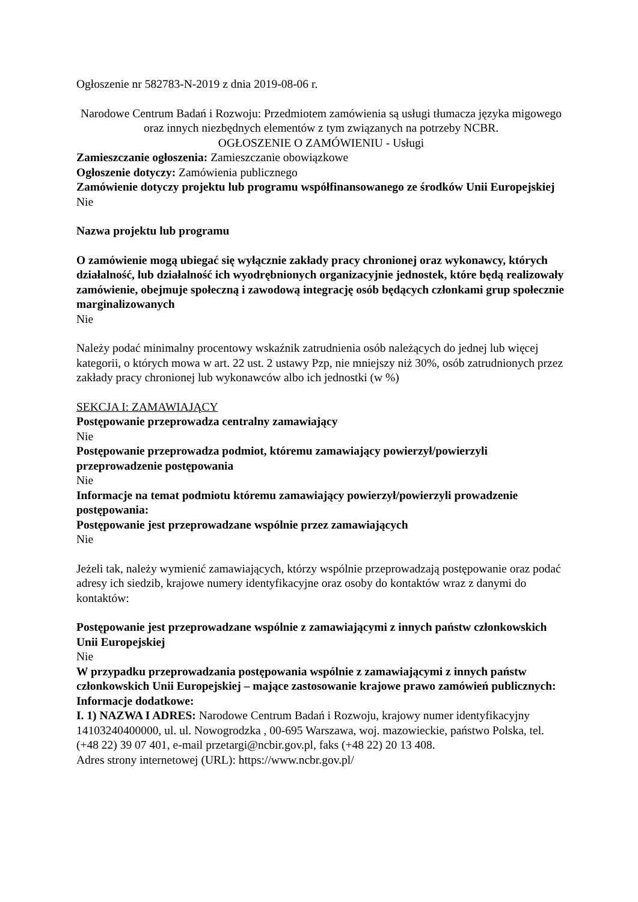Ogłoszenie nr 582783-N-2019 z dnia 2019-08-06 r.
Narodowe Centrum Badań i Rozwoju: Przedmiotem zamówienia są usługi tłumacza języka migowego oraz innych niezbędnych elementów z tym związanych na potrzeby NCBR.
OGŁOSZENIE O ZAMÓWIENIU - Usługi
Zamieszczanie ogłoszenia: Zamieszczanie obowiązkowe
Ogłoszenie dotyczy: Zamówienia publicznego
Zamówienie dotyczy projektu lub programu współfinansowanego ze środków Unii Europejskiej
Nie
Nazwa projektu lub programu
O zamówienie mogą ubiegać się wyłącznie zakłady pracy chronionej oraz wykonawcy, których działalność, lub działalność ich wyodrębnionych organizacyjnie jednostek, które będą realizowały zamówienie, obejmuje społeczną i zawodową integrację osób będących członkami grup społecznie marginalizowanych
Nie
Należy podać minimalny procentowy wskaźnik zatrudnienia osób należących do jednej lub więcej kategorii, o których mowa w art. 22 ust. 2 ustawy Pzp, nie mniejszy niż 30%, osób zatrudnionych przez zakłady pracy chronionej lub wykonawców albo ich jednostki (w %)
SEKCJA I: ZAMAWIAJĄCY
Postępowanie przeprowadza centralny zamawiający
Nie
Postępowanie przeprowadza podmiot, któremu zamawiający powierzył/powierzyli przeprowadzenie postępowania
Nie
Informacje na temat podmiotu któremu zamawiający powierzył/powierzyli prowadzenie postępowania:
Postępowanie jest przeprowadzane wspólnie przez zamawiających
Nie
Jeżeli tak, należy wymienić zamawiających, którzy wspólnie przeprowadzają postępowanie oraz podać adresy ich siedzib, krajowe numery identyfikacyjne oraz osoby do kontaktów wraz z danymi do kontaktów:
Postępowanie jest przeprowadzane wspólnie z zamawiającymi z innych państw członkowskich Unii Europejskiej
Nie
W przypadku przeprowadzania postępowania wspólnie z zamawiającymi z innych państw członkowskich Unii Europejskiej – mające zastosowanie krajowe prawo zamówień publicznych:
Informacje dodatkowe:
I. 1) NAZWA I ADRES: Narodowe Centrum Badań i Rozwoju, krajowy numer identyfikacyjny 14103240400000, ul. ul. Nowogrodzka , 00-695 Warszawa, woj. mazowieckie, państwo Polska, tel. (+48 22) 39 07 401, e-mail przetargi@ncbir.gov.pl, faks (+48 22) 20 13 408.
Adres strony internetowej (URL): https://www.ncbr.gov.pl/